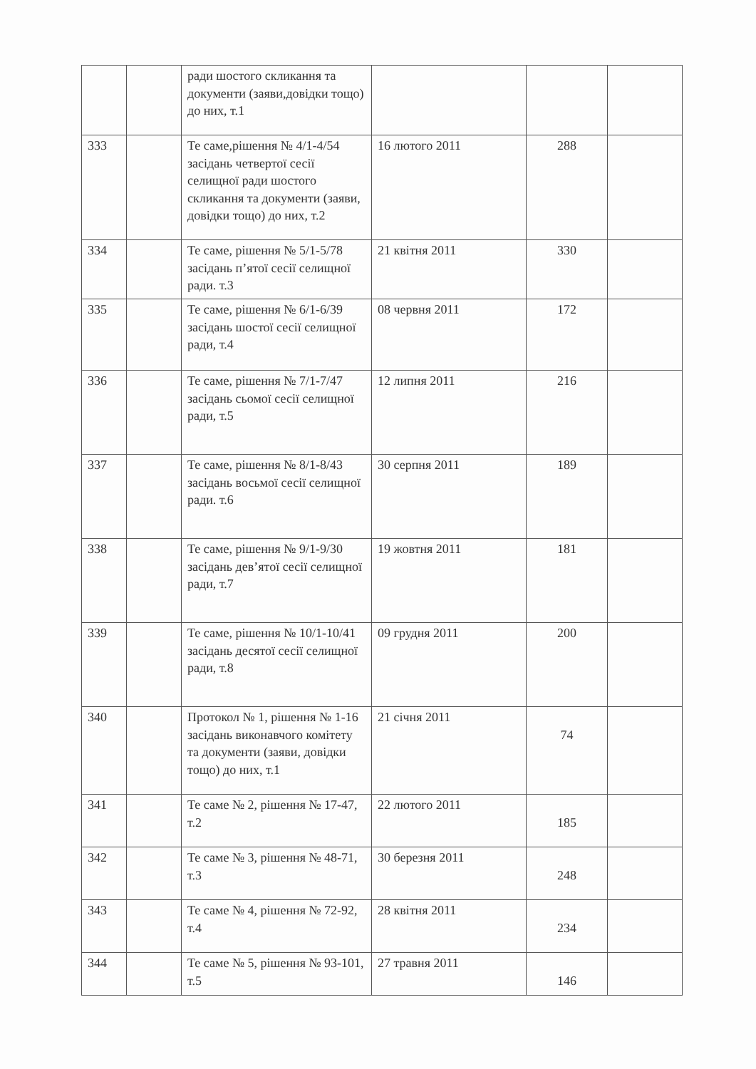| | | ради шостого скликання та документи (заяви,довідки тощо) до них, т.1 | | | |
| 333 | | Те саме,рішення № 4/1-4/54 засідань четвертої сесії селищної ради шостого скликання та документи (заяви, довідки тощо) до них, т.2 | 16 лютого 2011 | 288 | |
| 334 | | Те саме, рішення № 5/1-5/78 засідань п’ятої сесії селищної ради. т.3 | 21 квітня 2011 | 330 | |
| 335 | | Те саме, рішення № 6/1-6/39 засідань шостої сесії селищної ради, т.4 | 08 червня 2011 | 172 | |
| 336 | | Те саме, рішення № 7/1-7/47 засідань сьомої сесії селищної ради, т.5 | 12 липня 2011 | 216 | |
| 337 | | Те саме, рішення № 8/1-8/43 засідань восьмої сесії селищної ради. т.6 | 30 серпня 2011 | 189 | |
| 338 | | Те саме, рішення № 9/1-9/30 засідань дев’ятої сесії селищної ради, т.7 | 19 жовтня 2011 | 181 | |
| 339 | | Те саме, рішення № 10/1-10/41 засідань десятої сесії селищної ради, т.8 | 09 грудня 2011 | 200 | |
| 340 | | Протокол № 1, рішення № 1-16 засідань виконавчого комітету та документи (заяви, довідки тощо) до них, т.1 | 21 січня 2011 | 74 | |
| 341 | | Те саме № 2, рішення № 17-47, т.2 | 22 лютого 2011 | 185 | |
| 342 | | Те саме № 3, рішення № 48-71, т.3 | 30 березня 2011 | 248 | |
| 343 | | Те саме № 4, рішення № 72-92, т.4 | 28 квітня 2011 | 234 | |
| 344 | | Те саме № 5, рішення № 93-101, т.5 | 27 травня 2011 | 146 | |